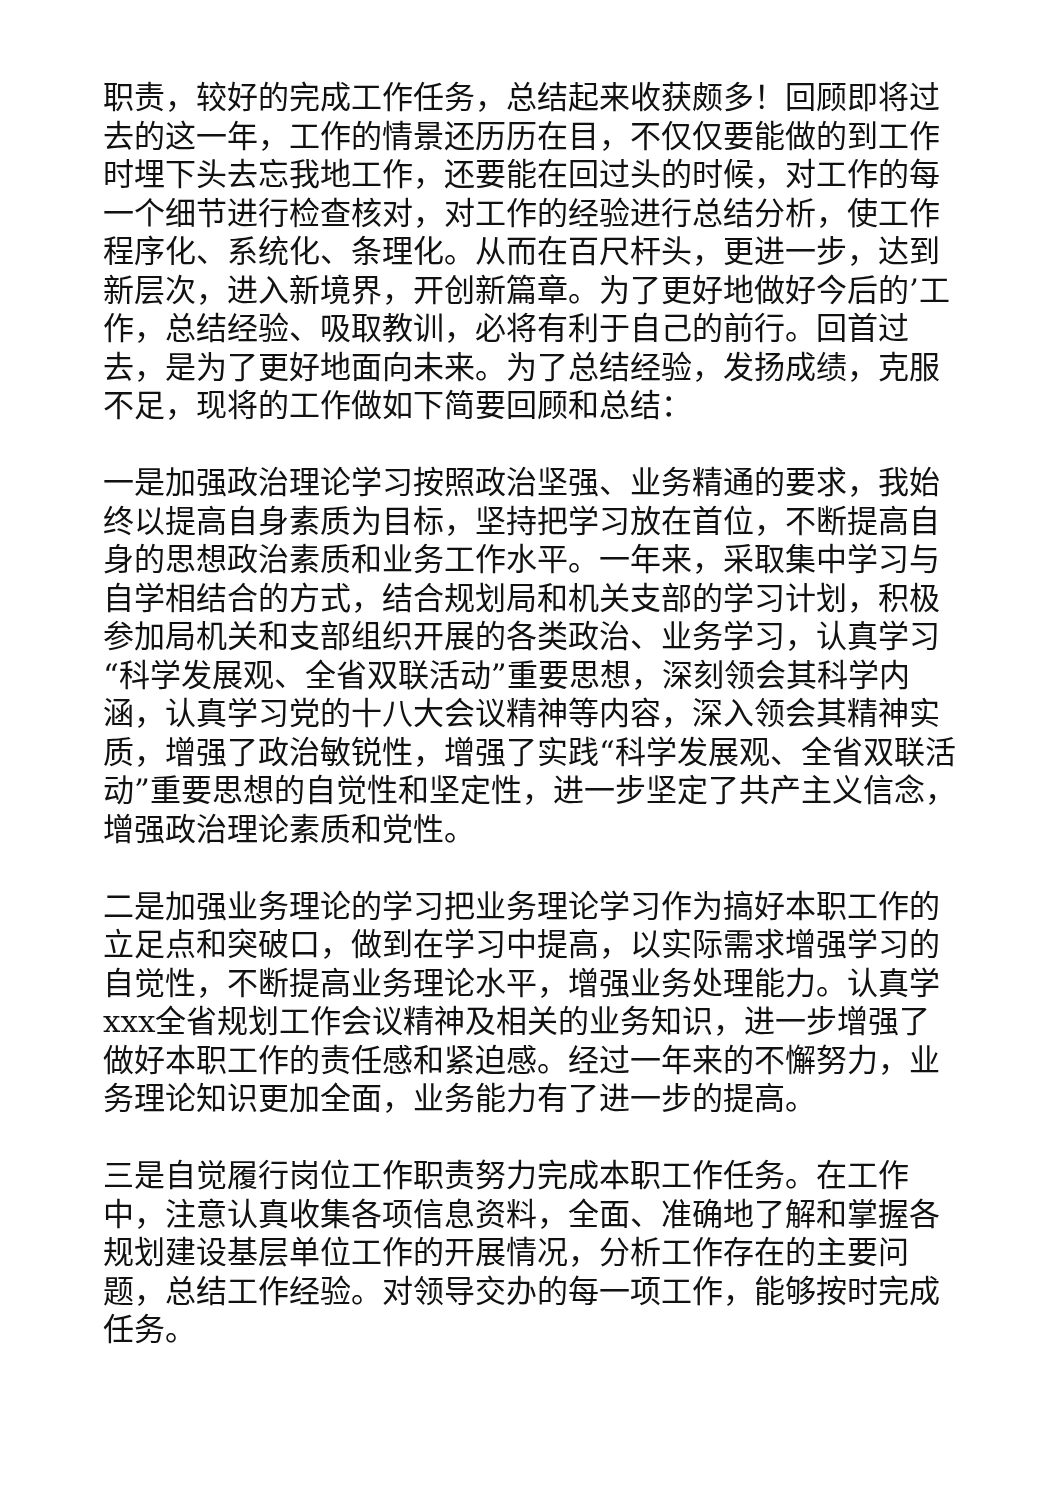职责，较好的完成工作任务，总结起来收获颇多！回顾即将过去的这一年，工作的情景还历历在目，不仅仅要能做的到工作时埋下头去忘我地工作，还要能在回过头的时候，对工作的每一个细节进行检查核对，对工作的经验进行总结分析，使工作程序化、系统化、条理化。从而在百尺杆头，更进一步，达到新层次，进入新境界，开创新篇章。为了更好地做好今后的’工作，总结经验、吸取教训，必将有利于自己的前行。回首过去，是为了更好地面向未来。为了总结经验，发扬成绩，克服不足，现将的工作做如下简要回顾和总结：
一是加强政治理论学习按照政治坚强、业务精通的要求，我始终以提高自身素质为目标，坚持把学习放在首位，不断提高自身的思想政治素质和业务工作水平。一年来，采取集中学习与自学相结合的方式，结合规划局和机关支部的学习计划，积极参加局机关和支部组织开展的各类政治、业务学习，认真学习“科学发展观、全省双联活动”重要思想，深刻领会其科学内涵，认真学习党的十八大会议精神等内容，深入领会其精神实质，增强了政治敏锐性，增强了实践“科学发展观、全省双联活动”重要思想的自觉性和坚定性，进一步坚定了共产主义信念，增强政治理论素质和党性。
二是加强业务理论的学习把业务理论学习作为搞好本职工作的立足点和突破口，做到在学习中提高，以实际需求增强学习的自觉性，不断提高业务理论水平，增强业务处理能力。认真学xxx全省规划工作会议精神及相关的业务知识，进一步增强了做好本职工作的责任感和紧迫感。经过一年来的不懈努力，业务理论知识更加全面，业务能力有了进一步的提高。
三是自觉履行岗位工作职责努力完成本职工作任务。在工作中，注意认真收集各项信息资料，全面、准确地了解和掌握各规划建设基层单位工作的开展情况，分析工作存在的主要问题，总结工作经验。对领导交办的每一项工作，能够按时完成任务。